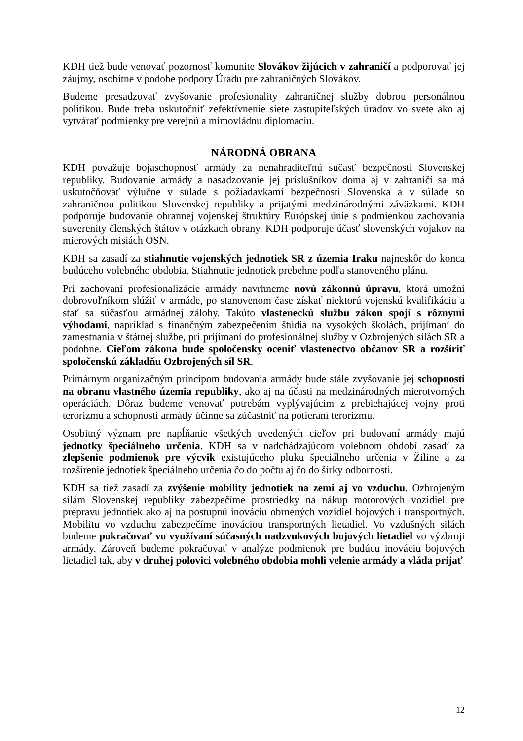KDH tiež bude venovať pozornosť komunite Slovákov žijúcich v zahraničí a podporovať jej záujmy, osobitne v podobe podpory Úradu pre zahraničných Slovákov.
Budeme presadzovať zvyšovanie profesionality zahraničnej služby dobrou personálnou politikou. Bude treba uskutočniť zefektívnenie siete zastupiteľských úradov vo svete ako aj vytvárať podmienky pre verejnú a mimovládnu diplomaciu.
NÁRODNÁ OBRANA
KDH považuje bojaschopnosť armády za nenahraditeľnú súčasť bezpečnosti Slovenskej republiky. Budovanie armády a nasadzovanie jej príslušníkov doma aj v zahraničí sa má uskutočňovať výlučne v súlade s požiadavkami bezpečnosti Slovenska a v súlade so zahraničnou politikou Slovenskej republiky a prijatými medzinárodnými záväzkami. KDH podporuje budovanie obrannej vojenskej štruktúry Európskej únie s podmienkou zachovania suverenity členských štátov v otázkach obrany. KDH podporuje účasť slovenských vojakov na mierových misiách OSN.
KDH sa zasadí za stiahnutie vojenských jednotiek SR z územia Iraku najneskôr do konca budúceho volebného obdobia. Stiahnutie jednotiek prebehne podľa stanoveného plánu.
Pri zachovaní profesionalizácie armády navrhneme novú zákonnú úpravu, ktorá umožní dobrovoľníkom slúžiť v armáde, po stanovenom čase získať niektorú vojenskú kvalifikáciu a stať sa súčasťou armádnej zálohy. Takúto vlasteneckú službu zákon spojí s rôznymi výhodami, napríklad s finančným zabezpečením štúdia na vysokých školách, prijímaní do zamestnania v štátnej službe, pri prijímaní do profesionálnej služby v Ozbrojených silách SR a podobne. Cieľom zákona bude spoločensky oceniť vlastenectvo občanov SR a rozšíriť spoločenskú základňu Ozbrojených síl SR.
Primárnym organizačným princípom budovania armády bude stále zvyšovanie jej schopnosti na obranu vlastného územia republiky, ako aj na účasti na medzinárodných mierotvorných operáciách. Dôraz budeme venovať potrebám vyplývajúcim z prebiehajúcej vojny proti terorizmu a schopnosti armády účinne sa zúčastniť na potieraní terorizmu.
Osobitný význam pre napĺňanie všetkých uvedených cieľov pri budovaní armády majú jednotky špeciálneho určenia. KDH sa v nadchádzajúcom volebnom období zasadí za zlepšenie podmienok pre výcvik existujúceho pluku špeciálneho určenia v Žiline a za rozšírenie jednotiek špeciálneho určenia čo do počtu aj čo do šírky odbornosti.
KDH sa tiež zasadí za zvýšenie mobility jednotiek na zemi aj vo vzduchu. Ozbrojeným silám Slovenskej republiky zabezpečíme prostriedky na nákup motorových vozidiel pre prepravu jednotiek ako aj na postupnú inováciu obrnených vozidiel bojových i transportných. Mobilitu vo vzduchu zabezpečíme inováciou transportných lietadiel. Vo vzdušných silách budeme pokračovať vo využívaní súčasných nadzvukových bojových lietadiel vo výzbroji armády. Zároveň budeme pokračovať v analýze podmienok pre budúcu inováciu bojových lietadiel tak, aby v druhej polovici volebného obdobia mohli velenie armády a vláda prijať
12